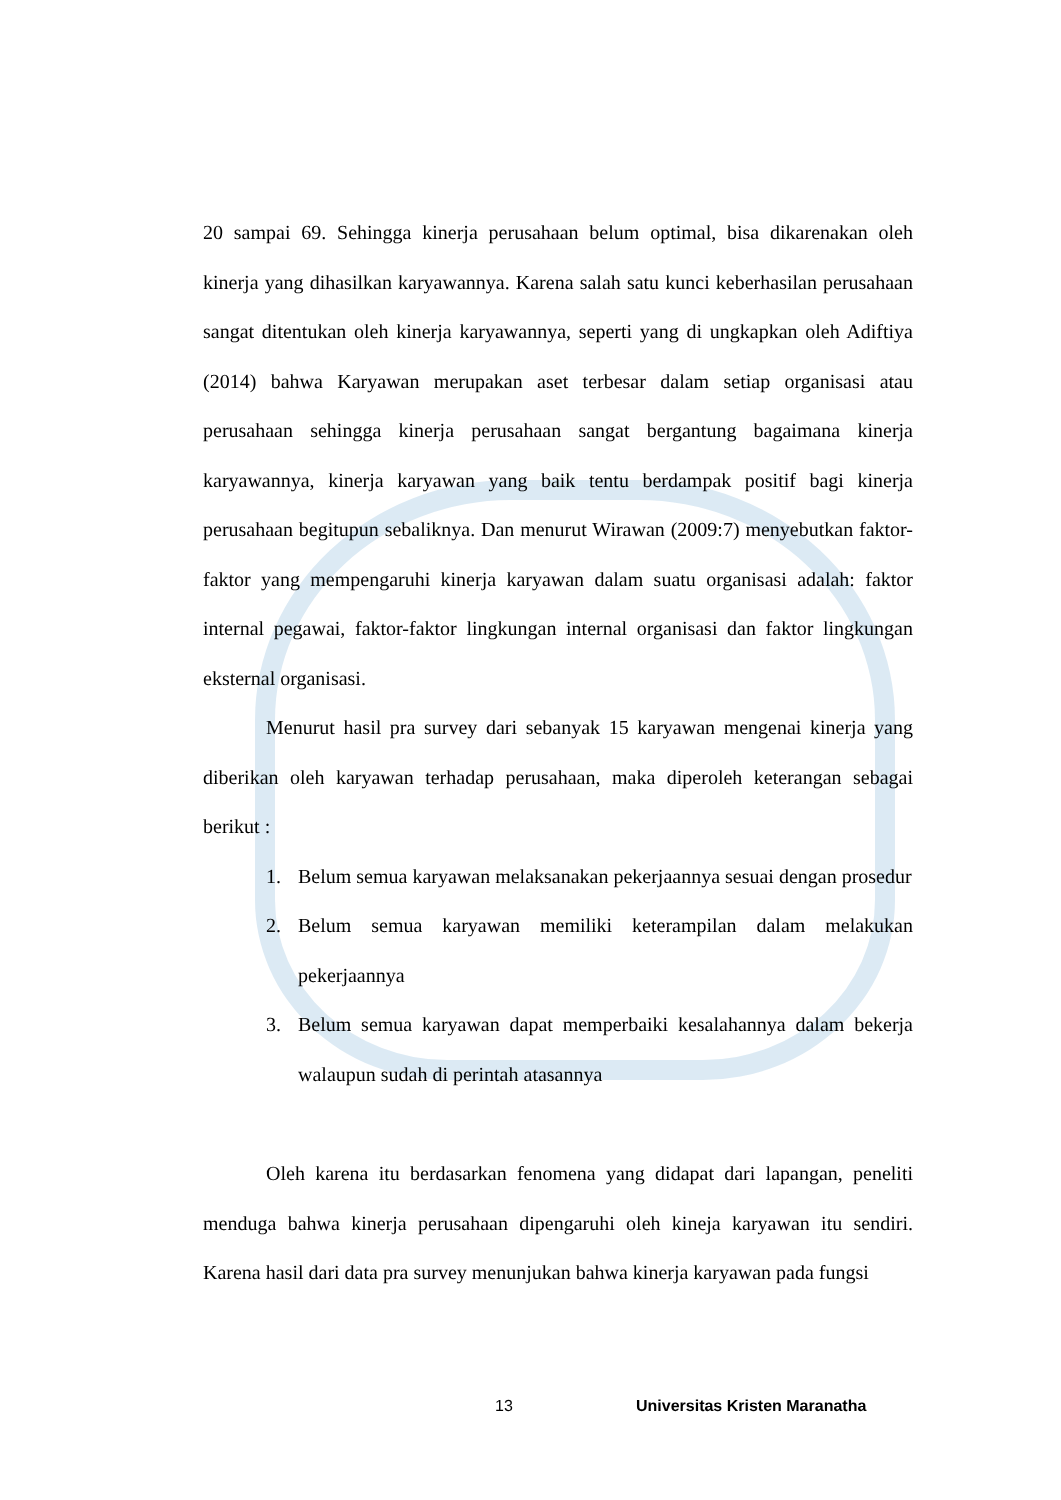20 sampai 69. Sehingga kinerja perusahaan belum optimal, bisa dikarenakan oleh kinerja yang dihasilkan karyawannya. Karena salah satu kunci keberhasilan perusahaan sangat ditentukan oleh kinerja karyawannya, seperti yang di ungkapkan oleh Adiftiya (2014) bahwa Karyawan merupakan aset terbesar dalam setiap organisasi atau perusahaan sehingga kinerja perusahaan sangat bergantung bagaimana kinerja karyawannya, kinerja karyawan yang baik tentu berdampak positif bagi kinerja perusahaan begitupun sebaliknya. Dan menurut Wirawan (2009:7) menyebutkan faktor-faktor yang mempengaruhi kinerja karyawan dalam suatu organisasi adalah: faktor internal pegawai, faktor-faktor lingkungan internal organisasi dan faktor lingkungan eksternal organisasi.
Menurut hasil pra survey dari sebanyak 15 karyawan mengenai kinerja yang diberikan oleh karyawan terhadap perusahaan, maka diperoleh keterangan sebagai berikut :
1. Belum semua karyawan melaksanakan pekerjaannya sesuai dengan prosedur
2. Belum semua karyawan memiliki keterampilan dalam melakukan pekerjaannya
3. Belum semua karyawan dapat memperbaiki kesalahannya dalam bekerja walaupun sudah di perintah atasannya
Oleh karena itu berdasarkan fenomena yang didapat dari lapangan, peneliti menduga bahwa kinerja perusahaan dipengaruhi oleh kineja karyawan itu sendiri. Karena hasil dari data pra survey menunjukan bahwa kinerja karyawan pada fungsi
13 Universitas Kristen Maranatha